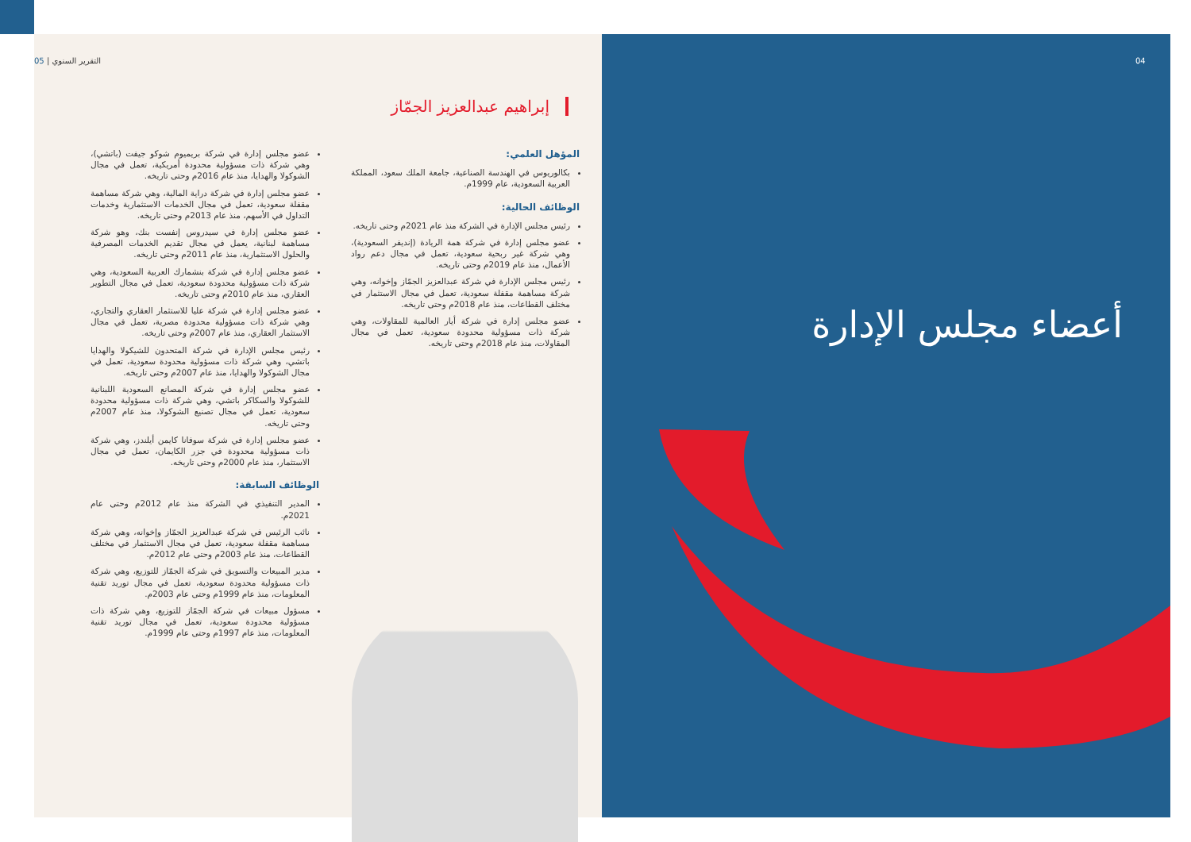التقرير السنوي | 05
إبراهيم عبدالعزيز الجمّاز
المؤهل العلمي:
بكالوريوس في الهندسة الصناعية، جامعة الملك سعود، المملكة العربية السعودية، عام 1999م.
الوظائف الحالية:
رئيس مجلس الإدارة في الشركة منذ عام 2021م وحتى تاريخه.
عضو مجلس إدارة في شركة همة الريادة (إنديفر السعودية)، وهي شركة غير ربحية سعودية، تعمل في مجال دعم رواد الأعمال، منذ عام 2019م وحتى تاريخه.
رئيس مجلس الإدارة في شركة عبدالعزيز الجمّاز وإخوانه، وهي شركة مساهمة مقفلة سعودية، تعمل في مجال الاستثمار في مختلف القطاعات، منذ عام 2018م وحتى تاريخه.
عضو مجلس إدارة في شركة أيار العالمية للمقاولات، وهي شركة ذات مسؤولية محدودة سعودية، تعمل في مجال المقاولات، منذ عام 2018م وحتى تاريخه.
عضو مجلس إدارة في شركة بريميوم شوكو جيفت (باتشي)، وهي شركة ذات مسؤولية محدودة أمريكية، تعمل في مجال الشوكولا والهدايا، منذ عام 2016م وحتى تاريخه.
عضو مجلس إدارة في شركة دراية المالية، وهي شركة مساهمة مقفلة سعودية، تعمل في مجال الخدمات الاستثمارية وخدمات التداول في الأسهم، منذ عام 2013م وحتى تاريخه.
عضو مجلس إدارة في سيدروس إنفست بنك، وهو شركة مساهمة لبنانية، يعمل في مجال تقديم الخدمات المصرفية والحلول الاستثمارية، منذ عام 2011م وحتى تاريخه.
عضو مجلس إدارة في شركة بنشمارك العربية السعودية، وهي شركة ذات مسؤولية محدودة سعودية، تعمل في مجال التطوير العقاري، منذ عام 2010م وحتى تاريخه.
عضو مجلس إدارة في شركة عليا للاستثمار العقاري والتجاري، وهي شركة ذات مسؤولية محدودة مصرية، تعمل في مجال الاستثمار العقاري، منذ عام 2007م وحتى تاريخه.
رئيس مجلس الإدارة في شركة المتحدون للشيكولا والهدايا باتشي، وهي شركة ذات مسؤولية محدودة سعودية، تعمل في مجال الشوكولا والهدايا، منذ عام 2007م وحتى تاريخه.
عضو مجلس إدارة في شركة المصانع السعودية اللبنانية للشوكولا والسكاكر باتشي، وهي شركة ذات مسؤولية محدودة سعودية، تعمل في مجال تصنيع الشوكولا، منذ عام 2007م وحتى تاريخه.
عضو مجلس إدارة في شركة سوفانا كايمن أيلندز، وهي شركة ذات مسؤولية محدودة في جزر الكايمان، تعمل في مجال الاستثمار، منذ عام 2000م وحتى تاريخه.
الوظائف السابقة:
المدير التنفيذي في الشركة منذ عام 2012م وحتى عام 2021م.
نائب الرئيس في شركة عبدالعزيز الجمّاز وإخوانه، وهي شركة مساهمة مقفلة سعودية، تعمل في مجال الاستثمار في مختلف القطاعات، منذ عام 2003م وحتى عام 2012م.
مدير المبيعات والتسويق في شركة الجمّاز للتوزيع، وهي شركة ذات مسؤولية محدودة سعودية، تعمل في مجال توريد تقنية المعلومات، منذ عام 1999م وحتى عام 2003م.
مسؤول مبيعات في شركة الجمّاز للتوزيع، وهي شركة ذات مسؤولية محدودة سعودية، تعمل في مجال توريد تقنية المعلومات، منذ عام 1997م وحتى عام 1999م.
04
أعضاء مجلس الإدارة